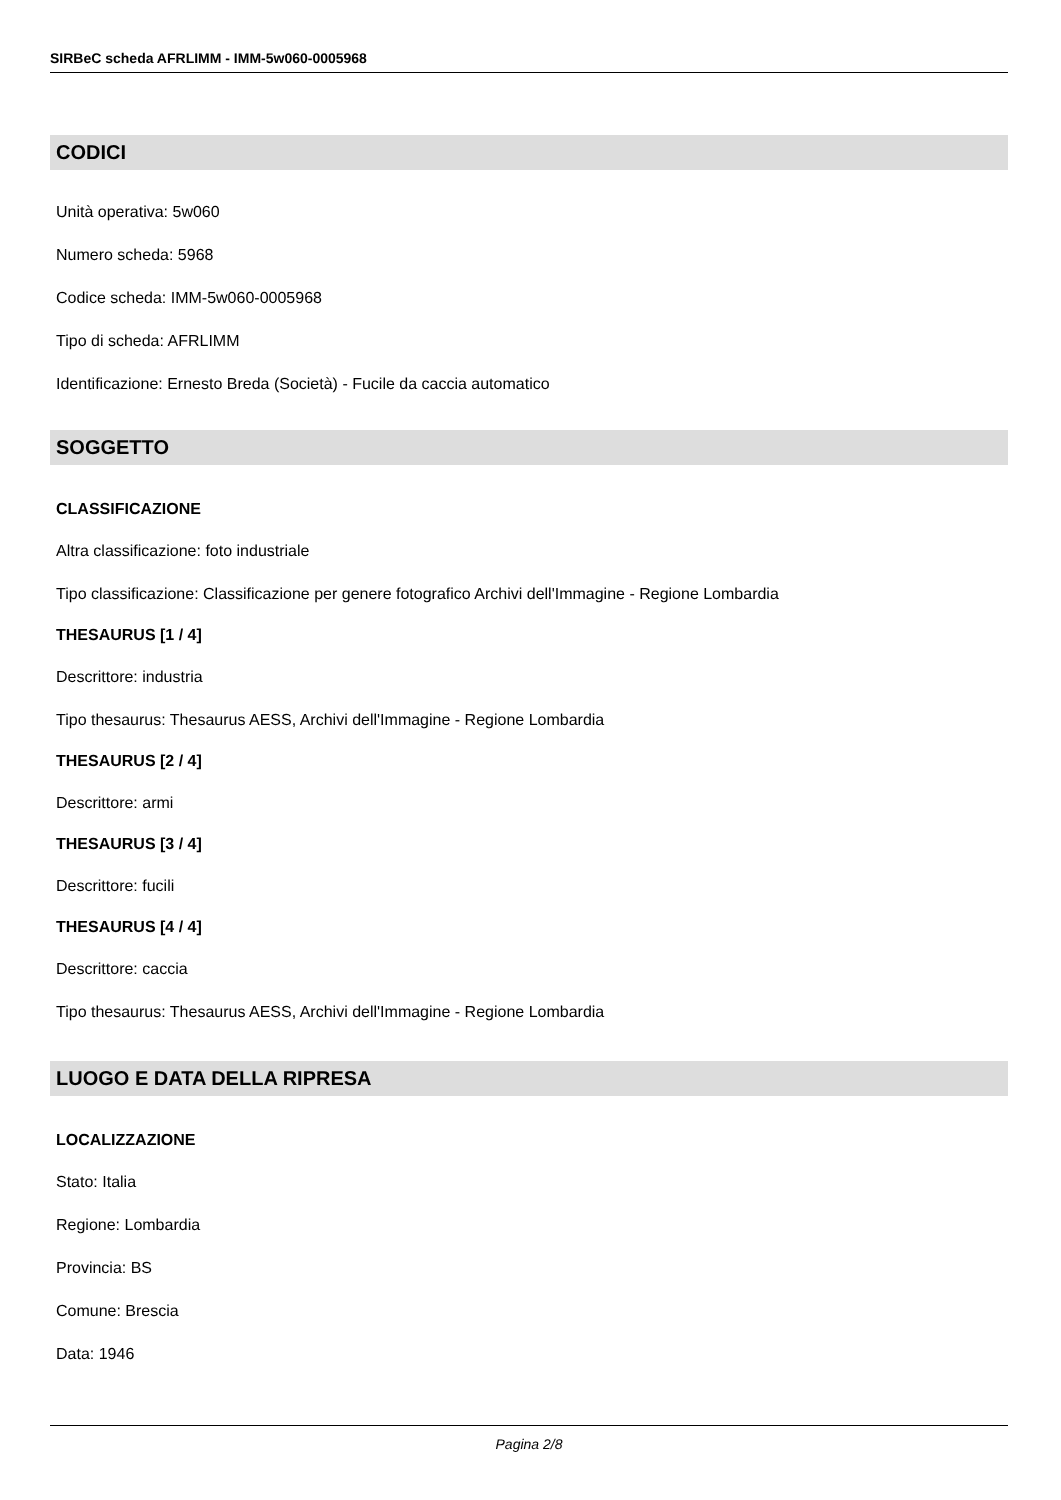SIRBeC scheda AFRLIMM - IMM-5w060-0005968
CODICI
Unità operativa: 5w060
Numero scheda: 5968
Codice scheda: IMM-5w060-0005968
Tipo di scheda: AFRLIMM
Identificazione: Ernesto Breda (Società) - Fucile da caccia automatico
SOGGETTO
CLASSIFICAZIONE
Altra classificazione: foto industriale
Tipo classificazione: Classificazione per genere fotografico Archivi dell'Immagine - Regione Lombardia
THESAURUS [1 / 4]
Descrittore: industria
Tipo thesaurus: Thesaurus AESS, Archivi dell'Immagine - Regione Lombardia
THESAURUS [2 / 4]
Descrittore: armi
THESAURUS [3 / 4]
Descrittore: fucili
THESAURUS [4 / 4]
Descrittore: caccia
Tipo thesaurus: Thesaurus AESS, Archivi dell'Immagine - Regione Lombardia
LUOGO E DATA DELLA RIPRESA
LOCALIZZAZIONE
Stato: Italia
Regione: Lombardia
Provincia: BS
Comune: Brescia
Data: 1946
Pagina 2/8